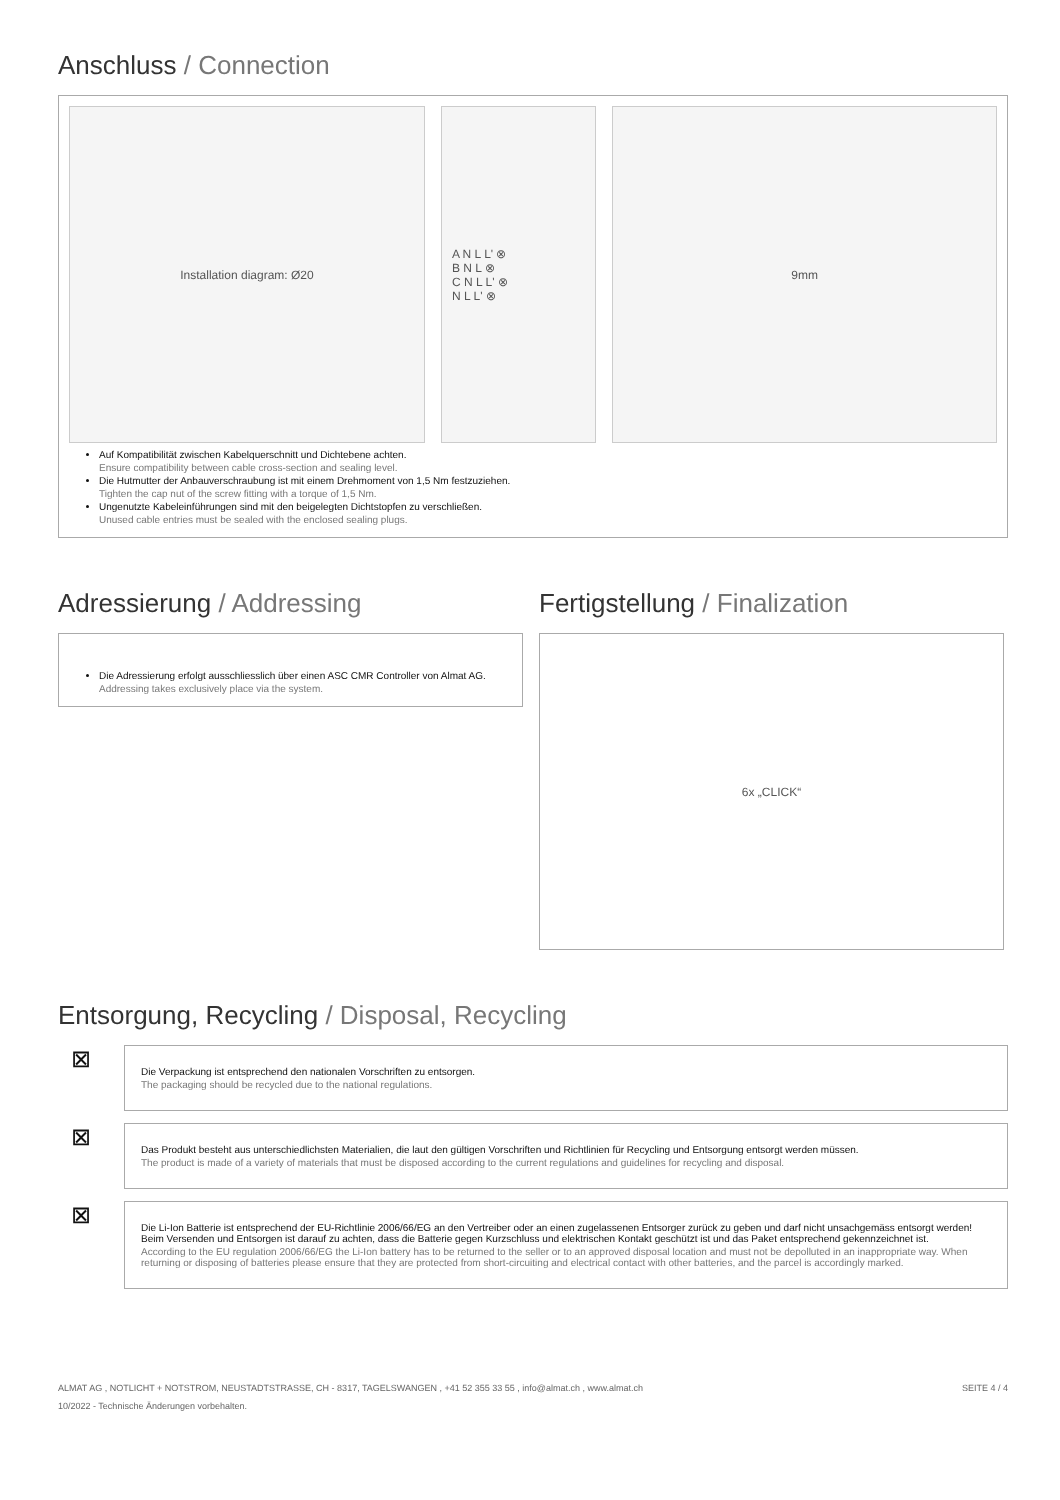Anschluss / Connection
Installation diagram: Ø20 A N L L' ⊗
B N L ⊗
C N L L' ⊗
N L L' ⊗
9mm
Auf Kompatibilität zwischen Kabelquerschnitt und Dichtebene achten.
Ensure compatibility between cable cross-section and sealing level.
Die Hutmutter der Anbauverschraubung ist mit einem Drehmoment von 1,5 Nm festzuziehen.
Tighten the cap nut of the screw fitting with a torque of 1,5 Nm.
Ungenutzte Kabeleinführungen sind mit den beigelegten Dichtstopfen zu verschließen.
Unused cable entries must be sealed with the enclosed sealing plugs.
Adressierung / Addressing
Die Adressierung erfolgt ausschliesslich über einen ASC CMR Controller von Almat AG.
Addressing takes exclusively place via the system.
Fertigstellung / Finalization
6x „CLICK“
Entsorgung, Recycling / Disposal, Recycling
⊠
Die Verpackung ist entsprechend den nationalen Vorschriften zu entsorgen.
The packaging should be recycled due to the national regulations.
⊠
Das Produkt besteht aus unterschiedlichsten Materialien, die laut den gültigen Vorschriften und Richtlinien für Recycling und Entsorgung entsorgt werden müssen.
The product is made of a variety of materials that must be disposed according to the current regulations and guidelines for recycling and disposal.
⊠
Die Li-Ion Batterie ist entsprechend der EU-Richtlinie 2006/66/EG an den Vertreiber oder an einen zugelassenen Entsorger zurück zu geben und darf nicht unsachgemäss entsorgt werden! Beim Versenden und Entsorgen ist darauf zu achten, dass die Batterie gegen Kurzschluss und elektrischen Kontakt geschützt ist und das Paket entsprechend gekennzeichnet ist.
According to the EU regulation 2006/66/EG the Li-Ion battery has to be returned to the seller or to an approved disposal location and must not be depolluted in an inappropriate way. When returning or disposing of batteries please ensure that they are protected from short-circuiting and electrical contact with other batteries, and the parcel is accordingly marked.
ALMAT AG , NOTLICHT + NOTSTROM, NEUSTADTSTRASSE, CH - 8317, TAGELSWANGEN , +41 52 355 33 55 , info@almat.ch , www.almat.ch
10/2022 - Technische Änderungen vorbehalten.
SEITE 4 / 4